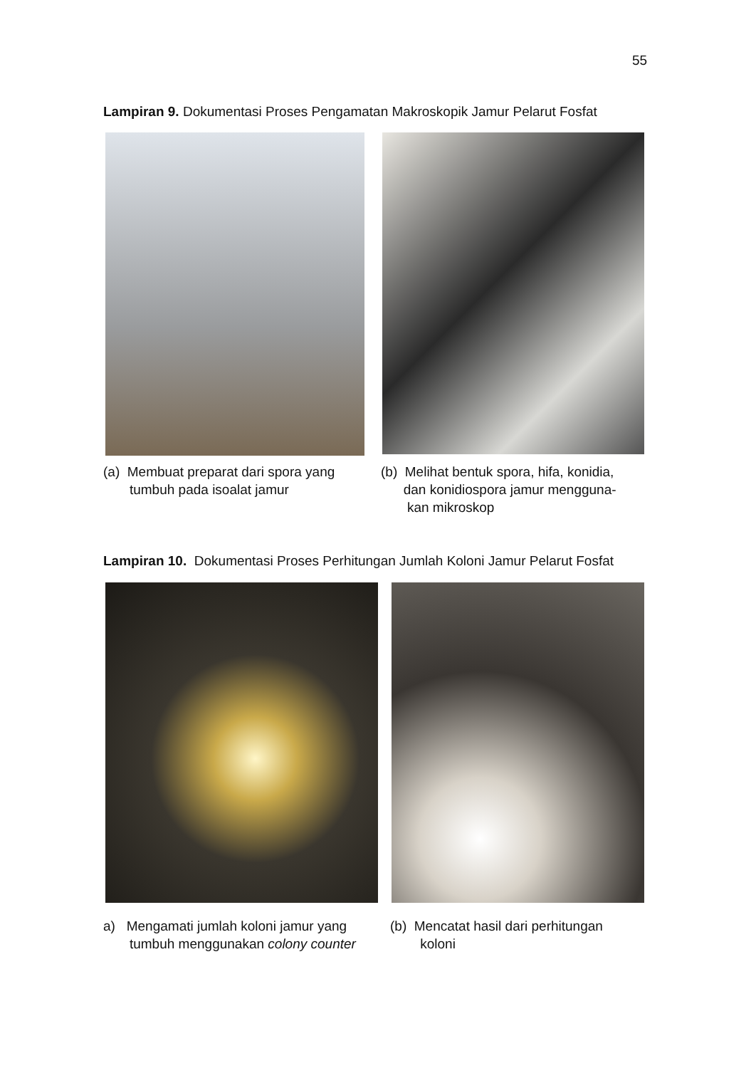55
Lampiran 9. Dokumentasi Proses Pengamatan Makroskopik Jamur Pelarut Fosfat
(a) Membuat preparat dari spora yang
tumbuh pada isoalat jamur
(b) Melihat bentuk spora, hifa, konidia,
dan konidiospora jamur mengguna-
kan mikroskop
Lampiran 10. Dokumentasi Proses Perhitungan Jumlah Koloni Jamur Pelarut Fosfat
a) Mengamati jumlah koloni jamur yang
tumbuh menggunakan colony counter
(b) Mencatat hasil dari perhitungan
koloni